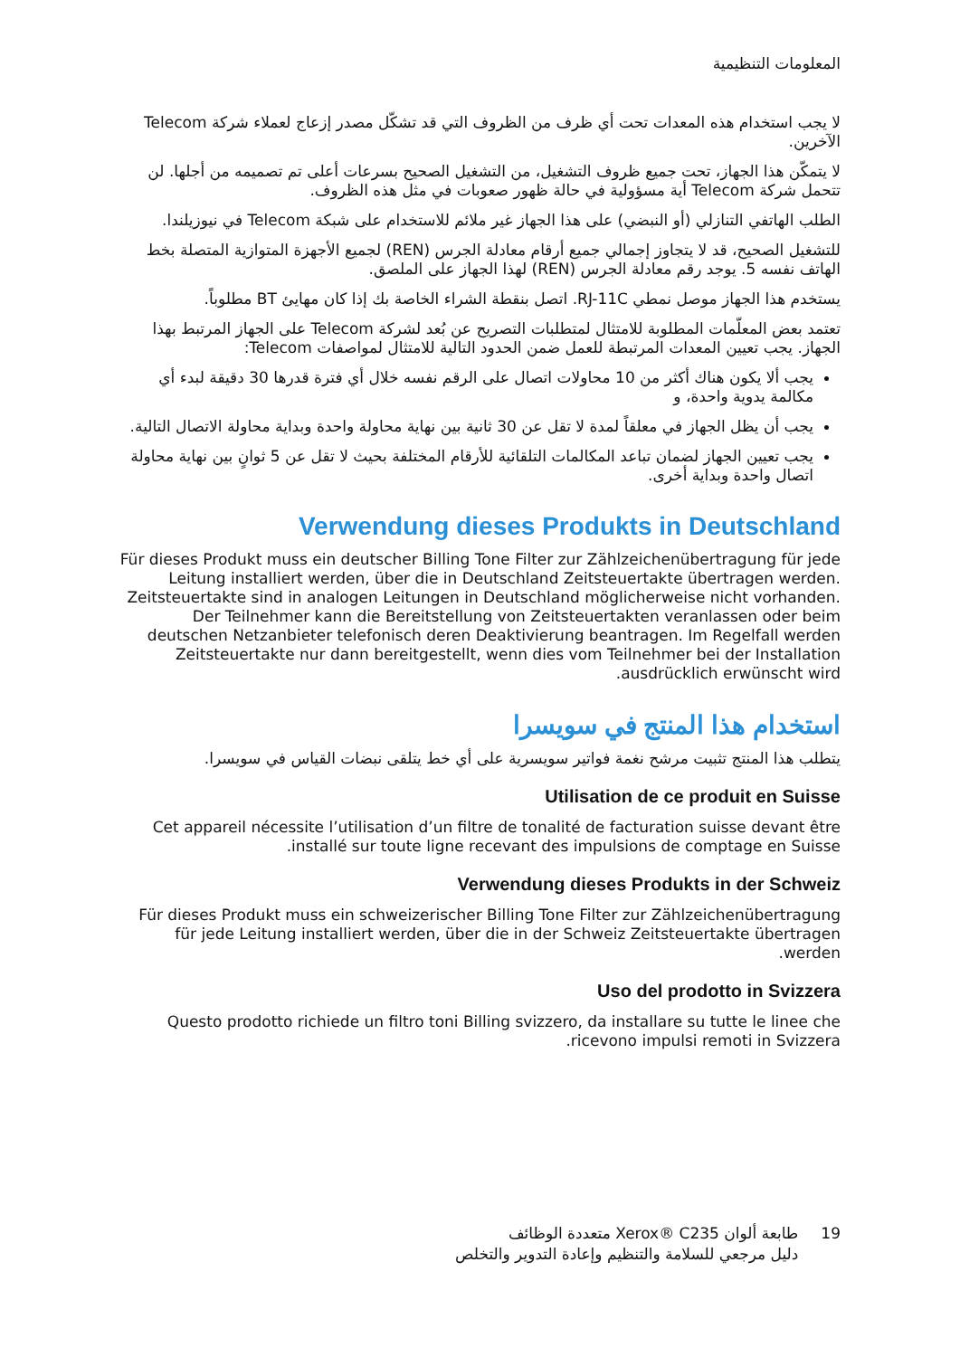المعلومات التنظيمية
لا يجب استخدام هذه المعدات تحت أي ظرف من الظروف التي قد تشكّل مصدر إزعاج لعملاء شركة Telecom الآخرين.
لا يتمكّن هذا الجهاز، تحت جميع ظروف التشغيل، من التشغيل الصحيح بسرعات أعلى تم تصميمه من أجلها. لن تتحمل شركة Telecom أية مسؤولية في حالة ظهور صعوبات في مثل هذه الظروف.
الطلب الهاتفي التنازلي (أو النبضي) على هذا الجهاز غير ملائم للاستخدام على شبكة Telecom في نيوزيلندا.
للتشغيل الصحيح، قد لا يتجاوز إجمالي جميع أرقام معادلة الجرس (REN) لجميع الأجهزة المتوازية المتصلة بخط الهاتف نفسه 5. يوجد رقم معادلة الجرس (REN) لهذا الجهاز على الملصق.
يستخدم هذا الجهاز موصل نمطي RJ-11C. اتصل بنقطة الشراء الخاصة بك إذا كان مهايئ BT مطلوباً.
تعتمد بعض المعلّمات المطلوبة للامتثال لمتطلبات التصريح عن بُعد لشركة Telecom على الجهاز المرتبط بهذا الجهاز. يجب تعيين المعدات المرتبطة للعمل ضمن الحدود التالية للامتثال لمواصفات Telecom:
يجب ألا يكون هناك أكثر من 10 محاولات اتصال على الرقم نفسه خلال أي فترة قدرها 30 دقيقة لبدء أي مكالمة يدوية واحدة، و
يجب أن يظل الجهاز في معلقاً لمدة لا تقل عن 30 ثانية بين نهاية محاولة واحدة وبداية محاولة الاتصال التالية.
يجب تعيين الجهاز لضمان تباعد المكالمات التلقائية للأرقام المختلفة بحيث لا تقل عن 5 ثوانٍ بين نهاية محاولة اتصال واحدة وبداية أخرى.
Verwendung dieses Produkts in Deutschland
Für dieses Produkt muss ein deutscher Billing Tone Filter zur Zählzeichenübertragung für jede Leitung installiert werden, über die in Deutschland Zeitsteuertakte übertragen werden. Zeitsteuertakte sind in analogen Leitungen in Deutschland möglicherweise nicht vorhanden. Der Teilnehmer kann die Bereitstellung von Zeitsteuertakten veranlassen oder beim deutschen Netzanbieter telefonisch deren Deaktivierung beantragen. Im Regelfall werden Zeitsteuertakte nur dann bereitgestellt, wenn dies vom Teilnehmer bei der Installation ausdrücklich erwünscht wird.
استخدام هذا المنتج في سويسرا
يتطلب هذا المنتج تثبيت مرشح نغمة فواتير سويسرية على أي خط يتلقى نبضات القياس في سويسرا.
Utilisation de ce produit en Suisse
Cet appareil nécessite l’utilisation d’un filtre de tonalité de facturation suisse devant être installé sur toute ligne recevant des impulsions de comptage en Suisse.
Verwendung dieses Produkts in der Schweiz
Für dieses Produkt muss ein schweizerischer Billing Tone Filter zur Zählzeichenübertragung für jede Leitung installiert werden, über die in der Schweiz Zeitsteuertakte übertragen werden.
Uso del prodotto in Svizzera
Questo prodotto richiede un filtro toni Billing svizzero, da installare su tutte le linee che ricevono impulsi remoti in Svizzera.
19 طابعة ألوان Xerox® C235 متعددة الوظائف
دليل مرجعي للسلامة والتنظيم وإعادة التدوير والتخلص